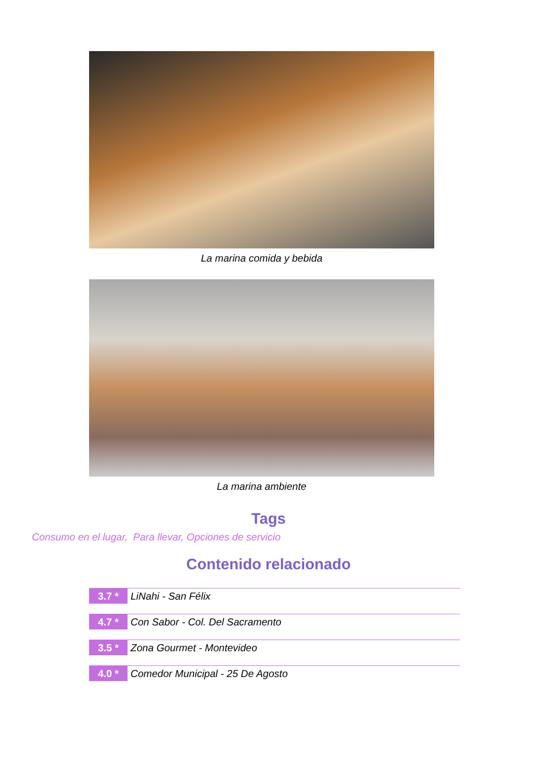La marina comida y bebida
La marina ambiente
Tags
Consumo en el lugar, Para llevar, Opciones de servicio
Contenido relacionado
3.7 *
LiNahi - San Félix
4.7 *
Con Sabor - Col. Del Sacramento
3.5 *
Zona Gourmet - Montevideo
4.0 *
Comedor Municipal - 25 De Agosto